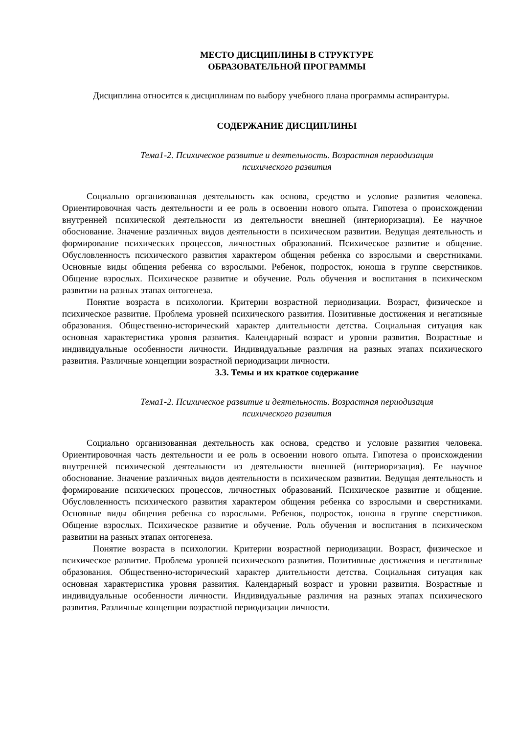МЕСТО ДИСЦИПЛИНЫ В СТРУКТУРЕ
ОБРАЗОВАТЕЛЬНОЙ ПРОГРАММЫ
Дисциплина относится к дисциплинам по выбору учебного плана программы аспирантуры.
СОДЕРЖАНИЕ ДИСЦИПЛИНЫ
Тема1-2. Психическое развитие и деятельность. Возрастная периодизация
психического развития
Социально организованная деятельность как основа, средство и условие развития человека. Ориентировочная часть деятельности и ее роль в освоении нового опыта. Гипотеза о происхождении внутренней психической деятельности из деятельности внешней (интериоризация). Ее научное обоснование. Значение различных видов деятельности в психическом развитии. Ведущая деятельность и формирование психических процессов, личностных образований. Психическое развитие и общение. Обусловленность психического развития характером общения ребенка со взрослыми и сверстниками. Основные виды общения ребенка со взрослыми. Ребенок, подросток, юноша в группе сверстников. Общение взрослых. Психическое развитие и обучение. Роль обучения и воспитания в психическом развитии на разных этапах онтогенеза.
Понятие возраста в психологии. Критерии возрастной периодизации. Возраст, физическое и психическое развитие. Проблема уровней психического развития. Позитивные достижения и негативные образования. Общественно-исторический характер длительности детства. Социальная ситуация как основная характеристика уровня развития. Календарный возраст и уровни развития. Возрастные и индивидуальные особенности личности. Индивидуальные различия на разных этапах психического развития. Различные концепции возрастной периодизации личности.
3.3. Темы и их краткое содержание
Тема1-2. Психическое развитие и деятельность. Возрастная периодизация
психического развития
Социально организованная деятельность как основа, средство и условие развития человека. Ориентировочная часть деятельности и ее роль в освоении нового опыта. Гипотеза о происхождении внутренней психической деятельности из деятельности внешней (интериоризация). Ее научное обоснование. Значение различных видов деятельности в психическом развитии. Ведущая деятельность и формирование психических процессов, личностных образований. Психическое развитие и общение. Обусловленность психического развития характером общения ребенка со взрослыми и сверстниками. Основные виды общения ребенка со взрослыми. Ребенок, подросток, юноша в группе сверстников. Общение взрослых. Психическое развитие и обучение. Роль обучения и воспитания в психическом развитии на разных этапах онтогенеза.
Понятие возраста в психологии. Критерии возрастной периодизации. Возраст, физическое и психическое развитие. Проблема уровней психического развития. Позитивные достижения и негативные образования. Общественно-исторический характер длительности детства. Социальная ситуация как основная характеристика уровня развития. Календарный возраст и уровни развития. Возрастные и индивидуальные особенности личности. Индивидуальные различия на разных этапах психического развития. Различные концепции возрастной периодизации личности.